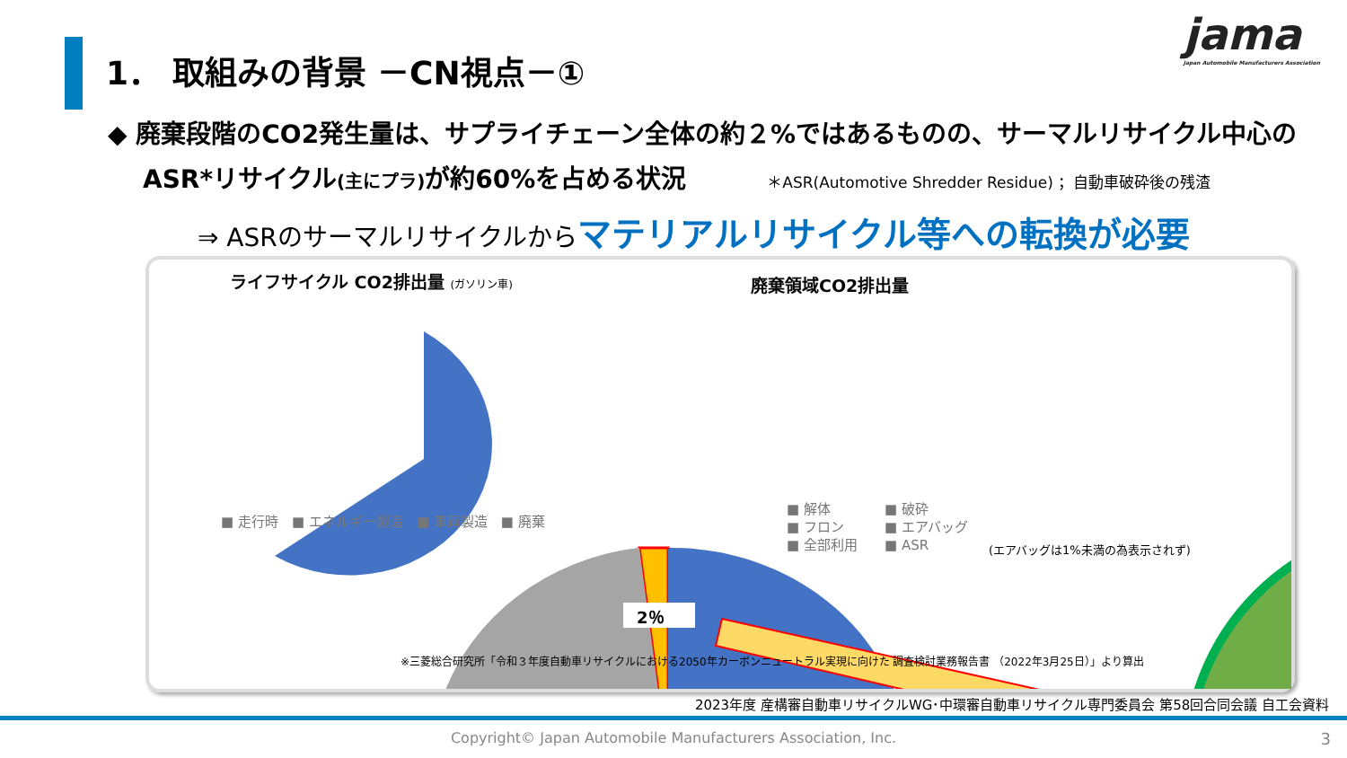1． 取組みの背景 －CN視点－①
jama
Japan Automobile Manufacturers Association
◆ 廃棄段階のCO2発生量は、サプライチェーン全体の約２%ではあるものの、サーマルリサイクル中心の
ASR*リサイクル(主にプラ) が約60%を占める状況 ＊ASR(Automotive Shredder Residue) ；自動車破砕後の残渣
⇒ ASRのサーマルリサイクルからマテリアルリサイクル等への転換が必要
ライフサイクル CO2排出量 (ガソリン車)
廃棄領域CO2排出量
2％
■ 走行時　■ エネルギー製造　■ 車両製造　■ 廃棄
■ 解体　　　　■ 破砕
■ フロン　　　■ エアバッグ
■ 全部利用　　■ ASR
(エアバッグは1%未満の為表示されず)
※三菱総合研究所「令和３年度自動車リサイクルにおける2050年カーボンニュートラル実現に向けた 調査検討業務報告書 （2022年3月25日）」より算出
2023年度 産構審自動車リサイクルWG･中環審自動車リサイクル専門委員会 第58回合同会議 自工会資料
Copyright© Japan Automobile Manufacturers Association, Inc. 3